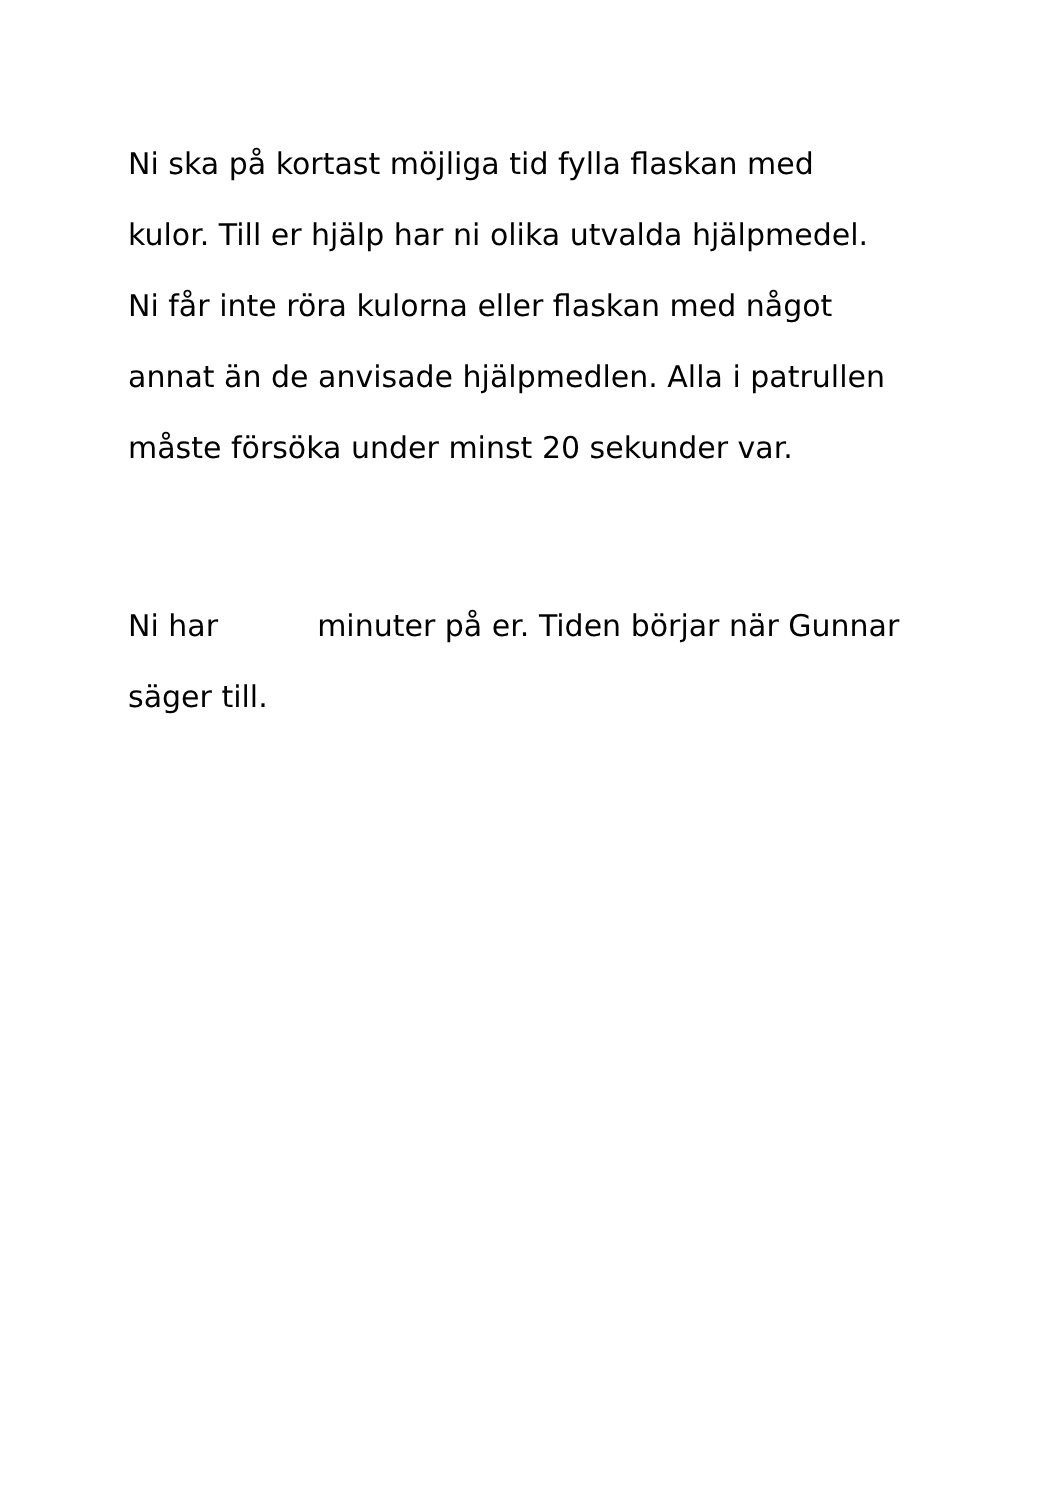Ni ska på kortast möjliga tid fylla flaskan med
kulor. Till er hjälp har ni olika utvalda hjälpmedel.
Ni får inte röra kulorna eller flaskan med något
annat än de anvisade hjälpmedlen. Alla i patrullen
måste försöka under minst 20 sekunder var.
Ni har minuter på er. Tiden börjar när Gunnar
säger till.